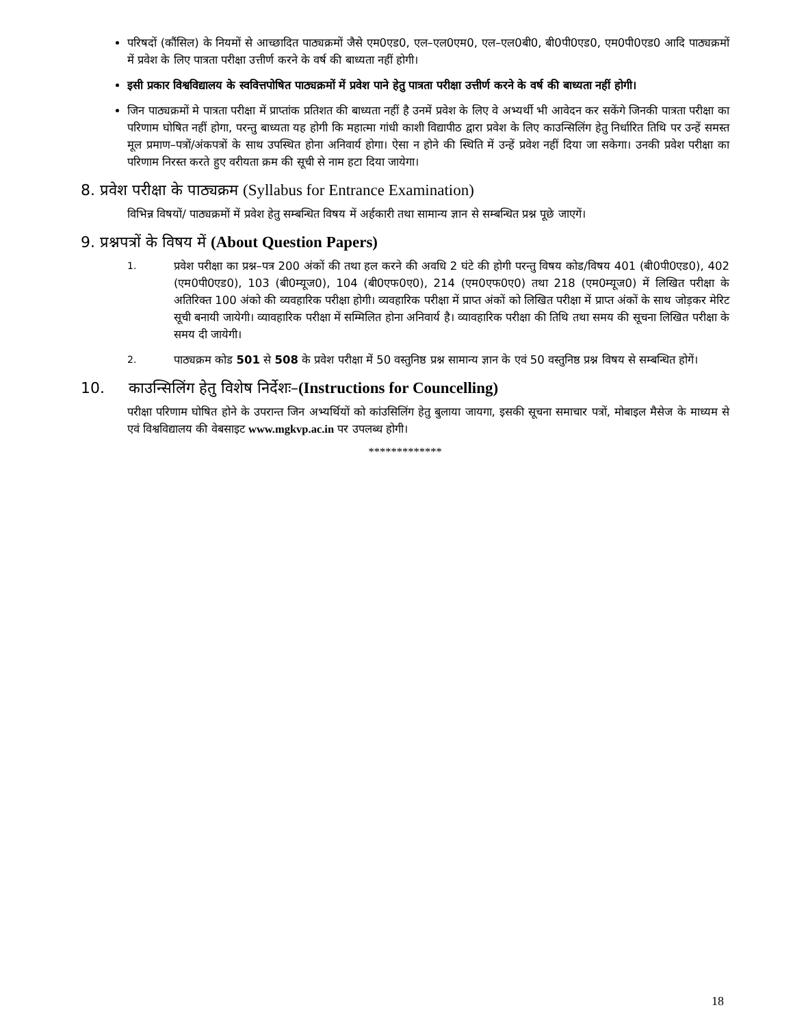परिषदों (कौंसिल) के नियमों से आच्छादित पाठ्यक्रमों जैसे एम0एड0, एल–एल0एम0, एल–एल0बी0, बी0पी0एड0, एम0पी0एड0 आदि पाठ्यक्रमों में प्रवेश के लिए पात्रता परीक्षा उत्तीर्ण करने के वर्ष की बाध्यता नहीं होगी।
इसी प्रकार विश्वविद्यालय के स्ववित्तपोषित पाठ्यक्रमों में प्रवेश पाने हेतु पात्रता परीक्षा उत्तीर्ण करने के वर्ष की बाध्यता नहीं होगी।
जिन पाठ्यक्रमों मे पात्रता परीक्षा में प्राप्तांक प्रतिशत की बाध्यता नहीं है उनमें प्रवेश के लिए वे अभ्यर्थी भी आवेदन कर सकेंगे जिनकी पात्रता परीक्षा का परिणाम घोषित नहीं होगा, परन्तु बाध्यता यह होगी कि महात्मा गांधी काशी विद्यापीठ द्वारा प्रवेश के लिए काउन्सिलिंग हेतु निर्धारित तिथि पर उन्हें समस्त मूल प्रमाण–पत्रों/अंकपत्रों के साथ उपस्थित होना अनिवार्य होगा। ऐसा न होने की स्थिति में उन्हें प्रवेश नहीं दिया जा सकेगा। उनकी प्रवेश परीक्षा का परिणाम निरस्त करते हुए वरीयता क्रम की सूची से नाम हटा दिया जायेगा।
8. प्रवेश परीक्षा के पाठ्यक्रम (Syllabus for Entrance Examination)
विभिन्न विषयों/ पाठ्यक्रमों में प्रवेश हेतु सम्बन्धित विषय में अर्हकारी तथा सामान्य ज्ञान से सम्बन्धित प्रश्न पूछे जाएगें।
9. प्रश्नपत्रों के विषय में (About Question Papers)
1.
प्रवेश परीक्षा का प्रश्न–पत्र 200 अंकों की तथा हल करने की अवधि 2 घंटे की होगी परन्तु विषय कोड/विषय 401 (बी0पी0एड0), 402 (एम0पी0एड0), 103 (बी0म्यूज0), 104 (बी0एफ0ए0), 214 (एम0एफ0ए0) तथा 218 (एम0म्यूज0) में लिखित परीक्षा के अतिरिक्त 100 अंको की व्यवहारिक परीक्षा होगी। व्यवहारिक परीक्षा में प्राप्त अंकों को लिखित परीक्षा में प्राप्त अंकों के साथ जोड़कर मेरिट सूची बनायी जायेगी। व्यावहारिक परीक्षा में सम्मिलित होना अनिवार्य है। व्यावहारिक परीक्षा की तिथि तथा समय की सूचना लिखित परीक्षा के समय दी जायेगी।
2.
पाठ्यक्रम कोड 501 से 508 के प्रवेश परीक्षा में 50 वस्तुनिष्ठ प्रश्न सामान्य ज्ञान के एवं 50 वस्तुनिष्ठ प्रश्न विषय से सम्बन्धित होगें।
10. काउन्सिलिंग हेतु विशेष निर्देशः–(Instructions for Councelling)
परीक्षा परिणाम घोषित होने के उपरान्त जिन अभ्यर्थियों को कांउसिलिंग हेतु बुलाया जायगा, इसकी सूचना समाचार पत्रों, मोबाइल मैसेज के माध्यम से एवं विश्वविद्यालय की वेबसाइट www.mgkvp.ac.in पर उपलब्ध होगी।
*************
18